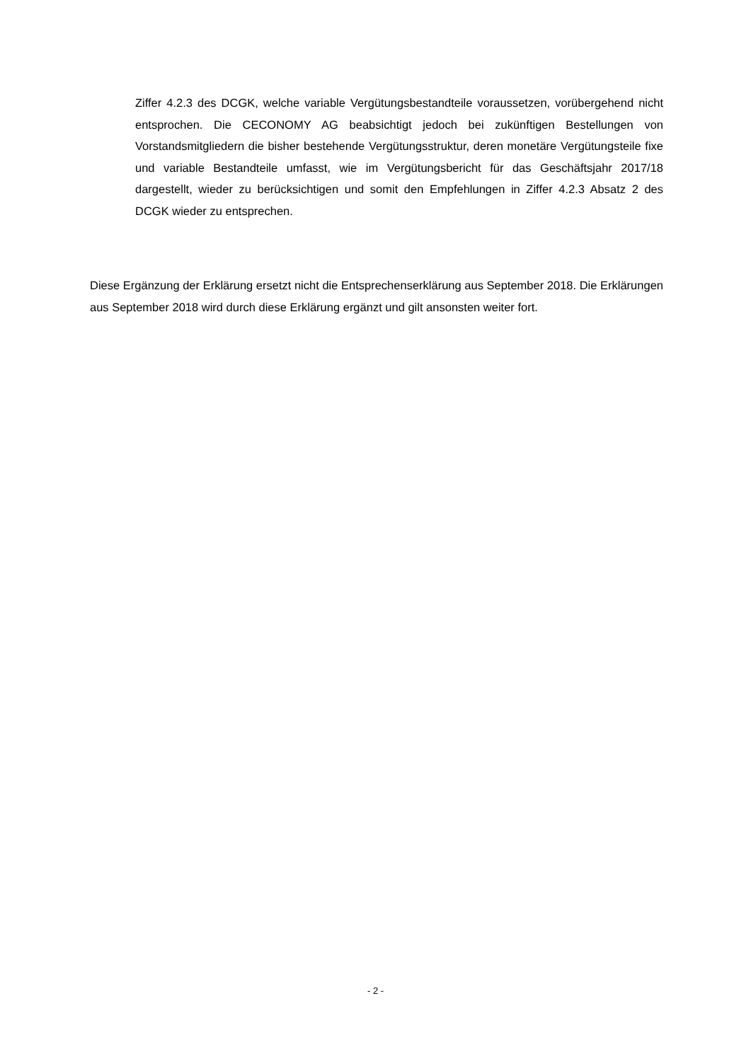Ziffer 4.2.3 des DCGK, welche variable Vergütungsbestandteile voraussetzen, vorübergehend nicht entsprochen. Die CECONOMY AG beabsichtigt jedoch bei zukünftigen Bestellungen von Vorstandsmitgliedern die bisher bestehende Vergütungsstruktur, deren monetäre Vergütungsteile fixe und variable Bestandteile umfasst, wie im Vergütungsbericht für das Geschäftsjahr 2017/18 dargestellt, wieder zu berücksichtigen und somit den Empfehlungen in Ziffer 4.2.3 Absatz 2 des DCGK wieder zu entsprechen.
Diese Ergänzung der Erklärung ersetzt nicht die Entsprechenserklärung aus September 2018. Die Erklärungen aus September 2018 wird durch diese Erklärung ergänzt und gilt ansonsten weiter fort.
- 2 -